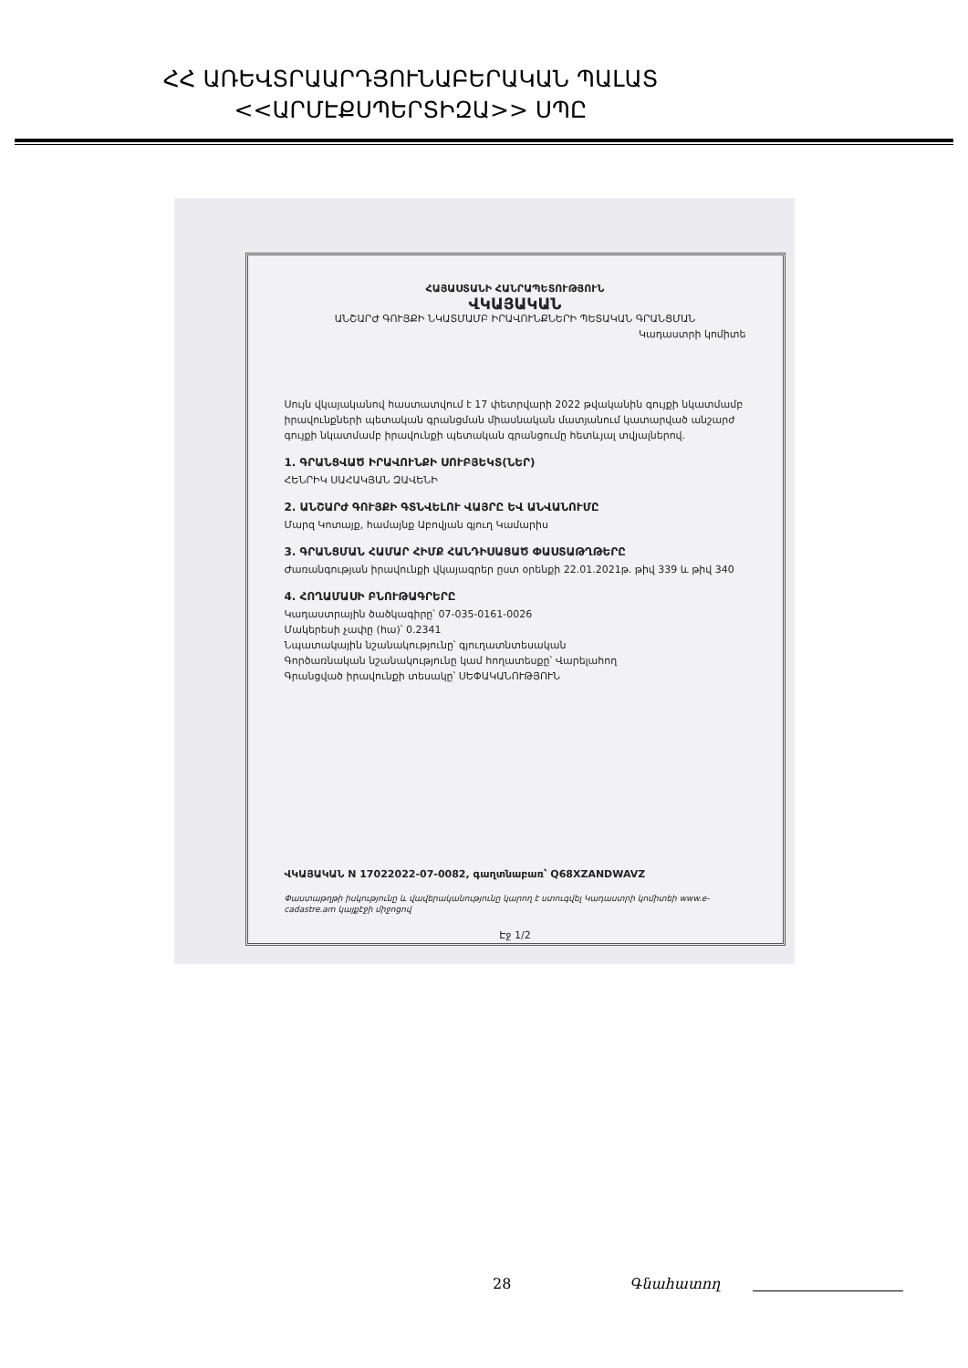ՀՀ ԱՌԵՎՏՐԱԱՐԴՅՈՒՆԱԲԵՐԱԿԱՆ ՊԱԼԱՏ
<<ԱՐՄԷՔՍՊԵՐՏԻԶԱ>> ՍՊԸ
ՀԱՅԱՍՏԱՆԻ ՀԱՆՐԱՊԵՏՈՒԹՅՈՒՆ
ՎԿԱՅԱԿԱՆ
ԱՆՇԱՐԺ ԳՈՒՅՔԻ ՆԿԱՏՄԱՄԲ ԻՐԱՎՈՒՆՔՆԵՐԻ ՊԵՏԱԿԱՆ ԳՐԱՆՑՄԱՆ
Կադաստրի կոմիտե
Սույն վկայականով հաստատվում է 17 փետրվարի 2022 թվականին գույքի նկատմամբ իրավունքների պետական գրանցման միասնական մատյանում կատարված անշարժ գույքի նկատմամբ իրավունքի պետական գրանցումը հետևյալ տվյալներով.
1. ԳՐԱՆՑՎԱԾ ԻՐԱՎՈՒՆՔԻ ՍՈՒԲՅԵԿՏ(ՆԵՐ)
ՀԵՆՐԻԿ ՍԱՀԱԿՅԱՆ ԶԱՎԵՆԻ
2. ԱՆՇԱՐԺ ԳՈՒՅՔԻ ԳՏՆՎԵԼՈՒ ՎԱՅՐԸ ԵՎ ԱՆՎԱՆՈՒՄԸ
Մարզ Կոտայք, համայնք Աբովյան գյուղ Կամարիս
3. ԳՐԱՆՑՄԱՆ ՀԱՄԱՐ ՀԻՄՔ ՀԱՆԴԻՍԱՑԱԾ ՓԱՍՏԱԹՂԹԵՐԸ
Ժառանգության իրավունքի վկայագրեր ըստ օրենքի 22.01.2021թ. թիվ 339 և թիվ 340
4. ՀՈՂԱՄԱՍԻ ԲՆՈՒԹԱԳՐԵՐԸ
Կադաստրային ծածկագիրը՝ 07-035-0161-0026
Մակերեսի չափը (հա)՝ 0.2341
Նպատակային նշանակությունը՝ գյուղատնտեսական
Գործառնական նշանակությունը կամ հողատեսքը՝ Վարելահող
Գրանցված իրավունքի տեսակը՝ ՍԵՓԱԿԱՆՈՒԹՅՈՒՆ
ՎԿԱՅԱԿԱՆ N 17022022-07-0082, գաղտնաբառ՝ Q68XZANDWAVZ
Փաստաթղթի իսկությունը և վավերականությունը կարող է ստուգվել Կադաստրի կոմիտեի www.e-cadastre.am կայքէջի միջոցով
Էջ 1/2
28 Գնահատող